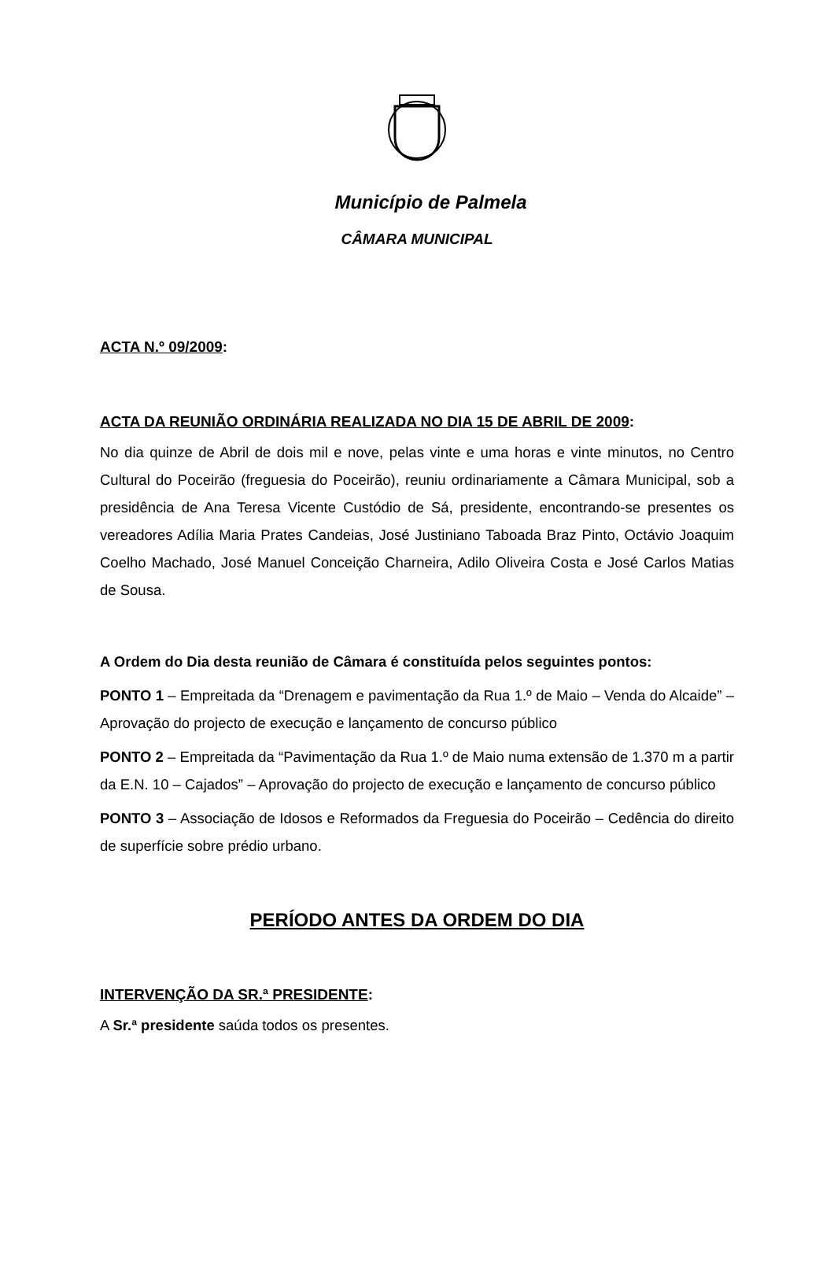Município de Palmela
CÂMARA MUNICIPAL
ACTA N.º 09/2009:
ACTA DA REUNIÃO ORDINÁRIA REALIZADA NO DIA 15 DE ABRIL DE 2009:
No dia quinze de Abril de dois mil e nove, pelas vinte e uma horas e vinte minutos, no Centro Cultural do Poceirão (freguesia do Poceirão), reuniu ordinariamente a Câmara Municipal, sob a presidência de Ana Teresa Vicente Custódio de Sá, presidente, encontrando-se presentes os vereadores Adília Maria Prates Candeias, José Justiniano Taboada Braz Pinto, Octávio Joaquim Coelho Machado, José Manuel Conceição Charneira, Adilo Oliveira Costa e José Carlos Matias de Sousa.
A Ordem do Dia desta reunião de Câmara é constituída pelos seguintes pontos:
PONTO 1 – Empreitada da “Drenagem e pavimentação da Rua 1.º de Maio – Venda do Alcaide” – Aprovação do projecto de execução e lançamento de concurso público
PONTO 2 – Empreitada da “Pavimentação da Rua 1.º de Maio numa extensão de 1.370 m a partir da E.N. 10 – Cajados” – Aprovação do projecto de execução e lançamento de concurso público
PONTO 3 – Associação de Idosos e Reformados da Freguesia do Poceirão – Cedência do direito de superfície sobre prédio urbano.
PERÍODO ANTES DA ORDEM DO DIA
INTERVENÇÃO DA SR.ª PRESIDENTE:
A Sr.ª presidente saúda todos os presentes.